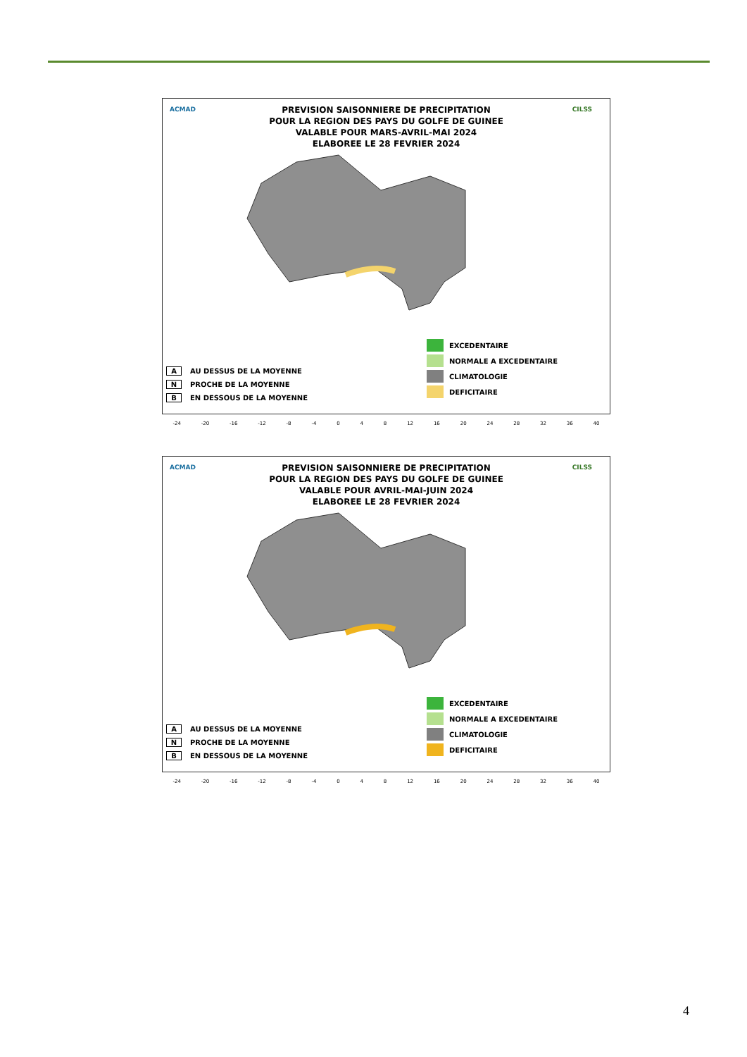ACMAD CILSS
PREVISION SAISONNIERE DE PRECIPITATION
POUR LA REGION DES PAYS DU GOLFE DE GUINEE
VALABLE POUR MARS-AVRIL-MAI 2024
ELABOREE LE 28 FEVRIER 2024
A AU DESSUS DE LA MOYENNE
N PROCHE DE LA MOYENNE
B EN DESSOUS DE LA MOYENNE
EXCEDENTAIRE
NORMALE A EXCEDENTAIRE
CLIMATOLOGIE
DEFICITAIRE
-24 -20 -16 -12 -8 -4 0 4 8 12 16 20 24 28 32 36 40
ACMAD CILSS
PREVISION SAISONNIERE DE PRECIPITATION
POUR LA REGION DES PAYS DU GOLFE DE GUINEE
VALABLE POUR AVRIL-MAI-JUIN 2024
ELABOREE LE 28 FEVRIER 2024
A AU DESSUS DE LA MOYENNE
N PROCHE DE LA MOYENNE
B EN DESSOUS DE LA MOYENNE
EXCEDENTAIRE
NORMALE A EXCEDENTAIRE
CLIMATOLOGIE
DEFICITAIRE
-24 -20 -16 -12 -8 -4 0 4 8 12 16 20 24 28 32 36 40
4